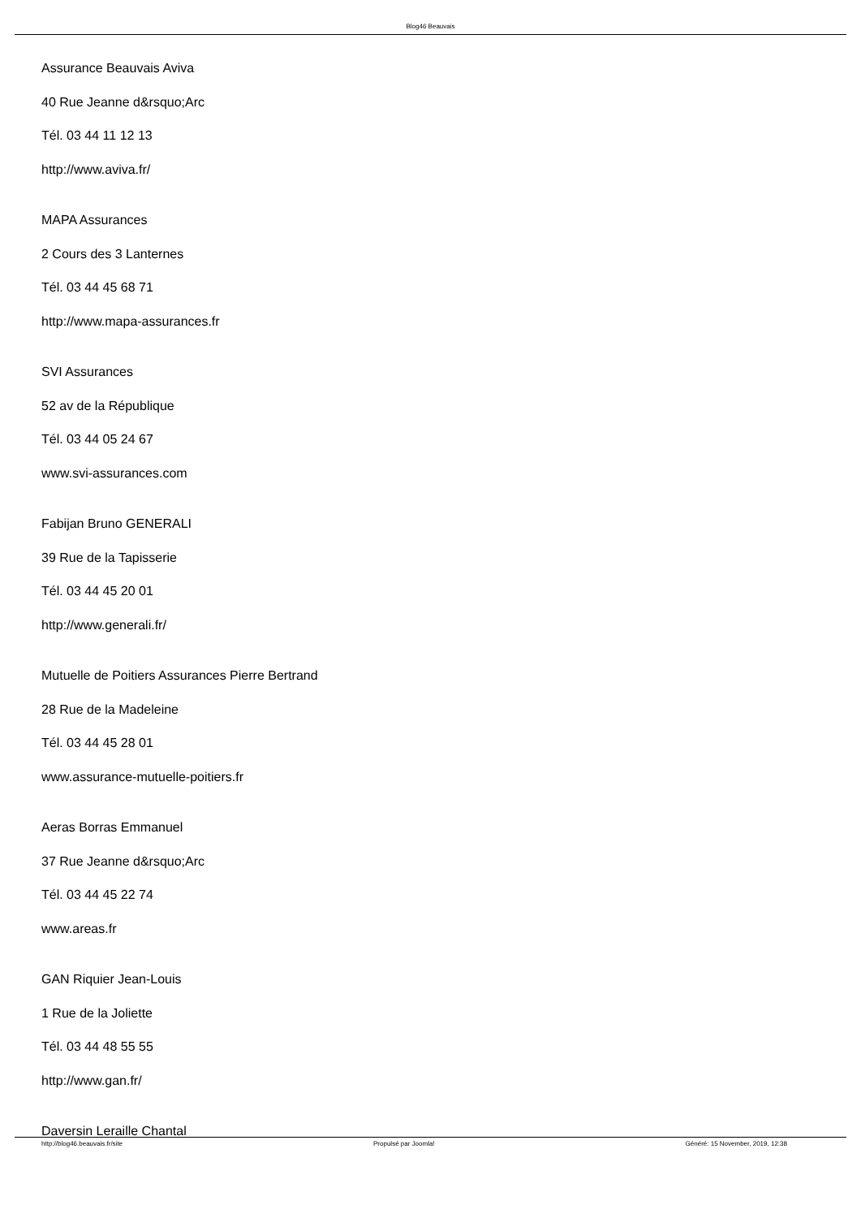Blog46 Beauvais
Assurance Beauvais Aviva
40 Rue Jeanne d&rsquo;Arc
Tél. 03 44 11 12 13
http://www.aviva.fr/
MAPA Assurances
2 Cours des 3 Lanternes
Tél. 03 44 45 68 71
http://www.mapa-assurances.fr
SVI Assurances
52 av de la République
Tél. 03 44 05 24 67
www.svi-assurances.com
Fabijan Bruno GENERALI
39 Rue de la Tapisserie
Tél. 03 44 45 20 01
http://www.generali.fr/
Mutuelle de Poitiers Assurances Pierre Bertrand
28 Rue de la Madeleine
Tél. 03 44 45 28 01
www.assurance-mutuelle-poitiers.fr
Aeras Borras Emmanuel
37 Rue Jeanne d&rsquo;Arc
Tél. 03 44 45 22 74
www.areas.fr
GAN Riquier Jean-Louis
1 Rue de la Joliette
Tél. 03 44 48 55 55
http://www.gan.fr/
Daversin Leraille Chantal
http://blog46.beauvais.fr/site Propulsé par Joomla! Généré: 15 November, 2019, 12:38